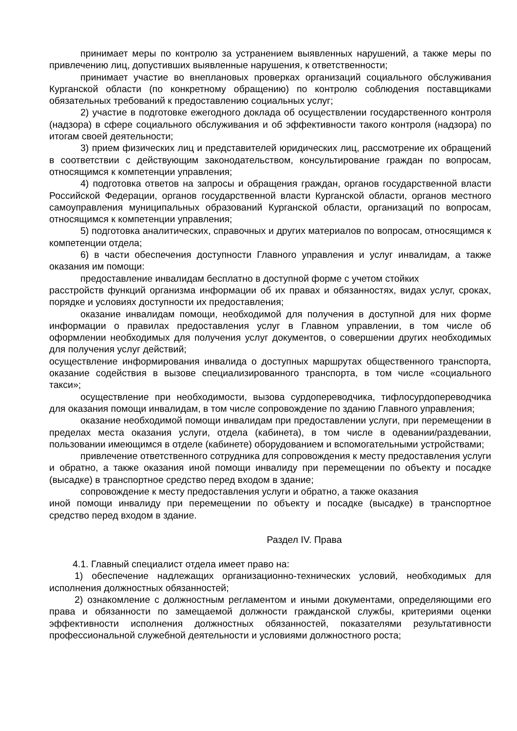принимает меры по контролю за устранением выявленных нарушений, а также меры по привлечению лиц, допустивших выявленные нарушения, к ответственности;
принимает участие во внеплановых проверках организаций социального обслуживания Курганской области (по конкретному обращению) по контролю соблюдения поставщиками обязательных требований к предоставлению социальных услуг;
2) участие в подготовке ежегодного доклада об осуществлении государственного контроля (надзора) в сфере социального обслуживания и об эффективности такого контроля (надзора) по итогам своей деятельности;
3) прием физических лиц и представителей юридических лиц, рассмотрение их обращений в соответствии с действующим законодательством, консультирование граждан по вопросам, относящимся к компетенции управления;
4) подготовка ответов на запросы и обращения граждан, органов государственной власти Российской Федерации, органов государственной власти Курганской области, органов местного самоуправления муниципальных образований Курганской области, организаций по вопросам, относящимся к компетенции управления;
5) подготовка аналитических, справочных и других материалов по вопросам, относящимся к компетенции отдела;
6) в части обеспечения доступности Главного управления и услуг инвалидам, а также оказания им помощи:
предоставление инвалидам бесплатно в доступной форме с учетом стойких
расстройств функций организма информации об их правах и обязанностях, видах услуг, сроках, порядке и условиях доступности их предоставления;
оказание инвалидам помощи, необходимой для получения в доступной для них форме информации о правилах предоставления услуг в Главном управлении, в том числе об оформлении необходимых для получения услуг документов, о совершении других необходимых для получения услуг действий;
осуществление информирования инвалида о доступных маршрутах общественного транспорта, оказание содействия в вызове специализированного транспорта, в том числе «социального такси»;
осуществление при необходимости, вызова сурдопереводчика, тифлосурдопереводчика для оказания помощи инвалидам, в том числе сопровождение по зданию Главного управления;
оказание необходимой помощи инвалидам при предоставлении услуги, при перемещении в пределах места оказания услуги, отдела (кабинета), в том числе в одевании/раздевании, пользовании имеющимся в отделе (кабинете) оборудованием и вспомогательными устройствами;
привлечение ответственного сотрудника для сопровождения к месту предоставления услуги и обратно, а также оказания иной помощи инвалиду при перемещении по объекту и посадке (высадке) в транспортное средство перед входом в здание;
сопровождение к месту предоставления услуги и обратно, а также оказания
иной помощи инвалиду при перемещении по объекту и посадке (высадке) в транспортное средство перед входом в здание.
Раздел IV. Права
4.1. Главный специалист отдела имеет право на:
1) обеспечение надлежащих организационно-технических условий, необходимых для исполнения должностных обязанностей;
2) ознакомление с должностным регламентом и иными документами, определяющими его права и обязанности по замещаемой должности гражданской службы, критериями оценки эффективности исполнения должностных обязанностей, показателями результативности профессиональной служебной деятельности и условиями должностного роста;